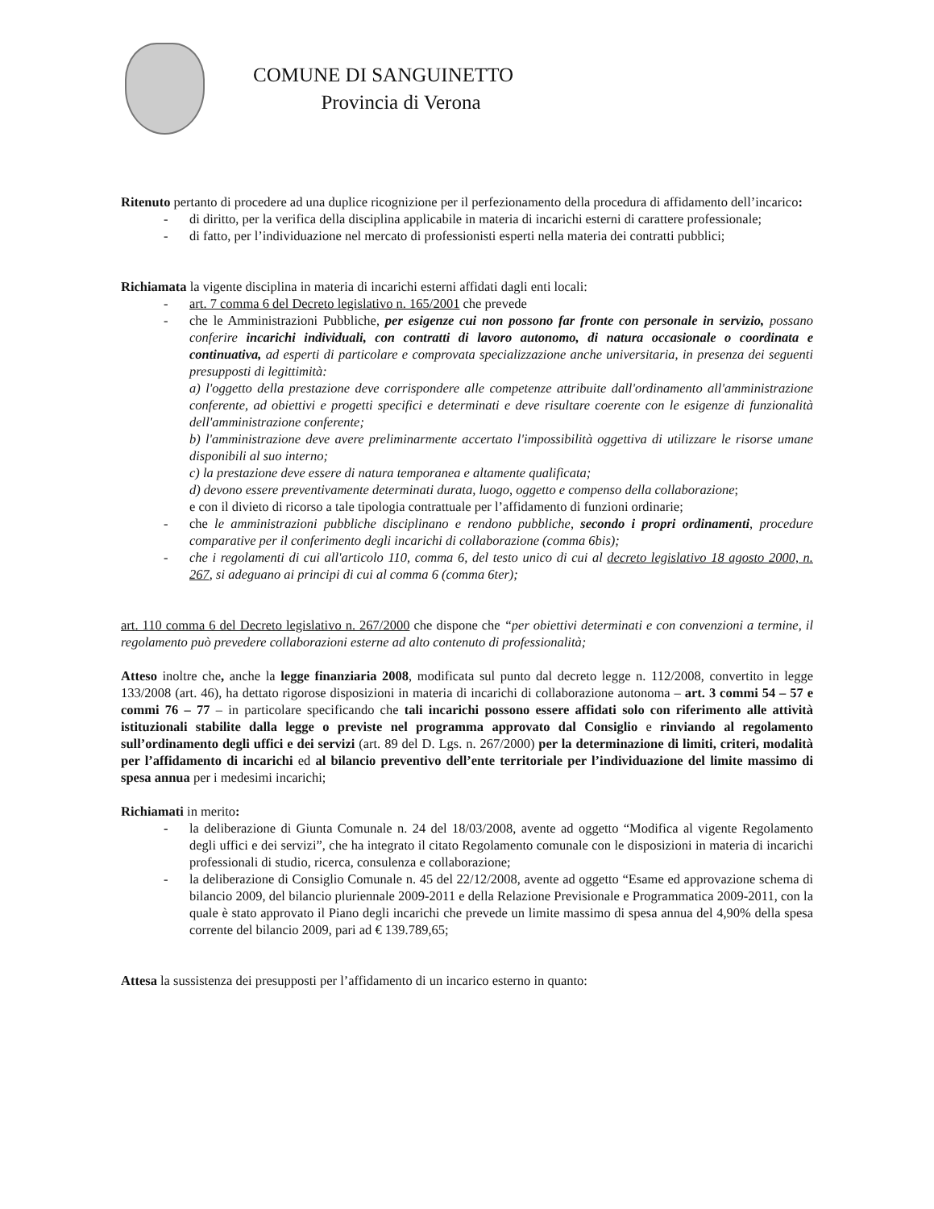COMUNE DI SANGUINETTO
Provincia di Verona
Ritenuto pertanto di procedere ad una duplice ricognizione per il perfezionamento della procedura di affidamento dell’incarico:
- di diritto, per la verifica della disciplina applicabile in materia di incarichi esterni di carattere professionale;
- di fatto, per l’individuazione nel mercato di professionisti esperti nella materia dei contratti pubblici;
Richiamata la vigente disciplina in materia di incarichi esterni affidati dagli enti locali:
- art. 7 comma 6 del Decreto legislativo n. 165/2001 che prevede
- che le Amministrazioni Pubbliche, per esigenze cui non possono far fronte con personale in servizio, possano conferire incarichi individuali, con contratti di lavoro autonomo, di natura occasionale o coordinata e continuativa, ad esperti di particolare e comprovata specializzazione anche universitaria, in presenza dei seguenti presupposti di legittimità:
a) l'oggetto della prestazione deve corrispondere alle competenze attribuite dall'ordinamento all'amministrazione conferente, ad obiettivi e progetti specifici e determinati e deve risultare coerente con le esigenze di funzionalità dell'amministrazione conferente;
b) l'amministrazione deve avere preliminarmente accertato l'impossibilità oggettiva di utilizzare le risorse umane disponibili al suo interno;
c) la prestazione deve essere di natura temporanea e altamente qualificata;
d) devono essere preventivamente determinati durata, luogo, oggetto e compenso della collaborazione;
e con il divieto di ricorso a tale tipologia contrattuale per l’affidamento di funzioni ordinarie;
- che le amministrazioni pubbliche disciplinano e rendono pubbliche, secondo i propri ordinamenti, procedure comparative per il conferimento degli incarichi di collaborazione (comma 6bis);
- che i regolamenti di cui all'articolo 110, comma 6, del testo unico di cui al decreto legislativo 18 agosto 2000, n. 267, si adeguano ai principi di cui al comma 6 (comma 6ter);
art. 110 comma 6 del Decreto legislativo n. 267/2000 che dispone che “per obiettivi determinati e con convenzioni a termine, il regolamento può prevedere collaborazioni esterne ad alto contenuto di professionalità;
Atteso inoltre che, anche la legge finanziaria 2008, modificata sul punto dal decreto legge n. 112/2008, convertito in legge 133/2008 (art. 46), ha dettato rigorose disposizioni in materia di incarichi di collaborazione autonoma – art. 3 commi 54 – 57 e commi 76 – 77 – in particolare specificando che tali incarichi possono essere affidati solo con riferimento alle attività istituzionali stabilite dalla legge o previste nel programma approvato dal Consiglio e rinviando al regolamento sull’ordinamento degli uffici e dei servizi (art. 89 del D. Lgs. n. 267/2000) per la determinazione di limiti, criteri, modalità per l’affidamento di incarichi ed al bilancio preventivo dell’ente territoriale per l’individuazione del limite massimo di spesa annua per i medesimi incarichi;
Richiamati in merito:
- la deliberazione di Giunta Comunale n. 24 del 18/03/2008, avente ad oggetto “Modifica al vigente Regolamento degli uffici e dei servizi”, che ha integrato il citato Regolamento comunale con le disposizioni in materia di incarichi professionali di studio, ricerca, consulenza e collaborazione;
- la deliberazione di Consiglio Comunale n. 45 del 22/12/2008, avente ad oggetto “Esame ed approvazione schema di bilancio 2009, del bilancio pluriennale 2009-2011 e della Relazione Previsionale e Programmatica 2009-2011, con la quale è stato approvato il Piano degli incarichi che prevede un limite massimo di spesa annua del 4,90% della spesa corrente del bilancio 2009, pari ad € 139.789,65;
Attesa la sussistenza dei presupposti per l’affidamento di un incarico esterno in quanto: